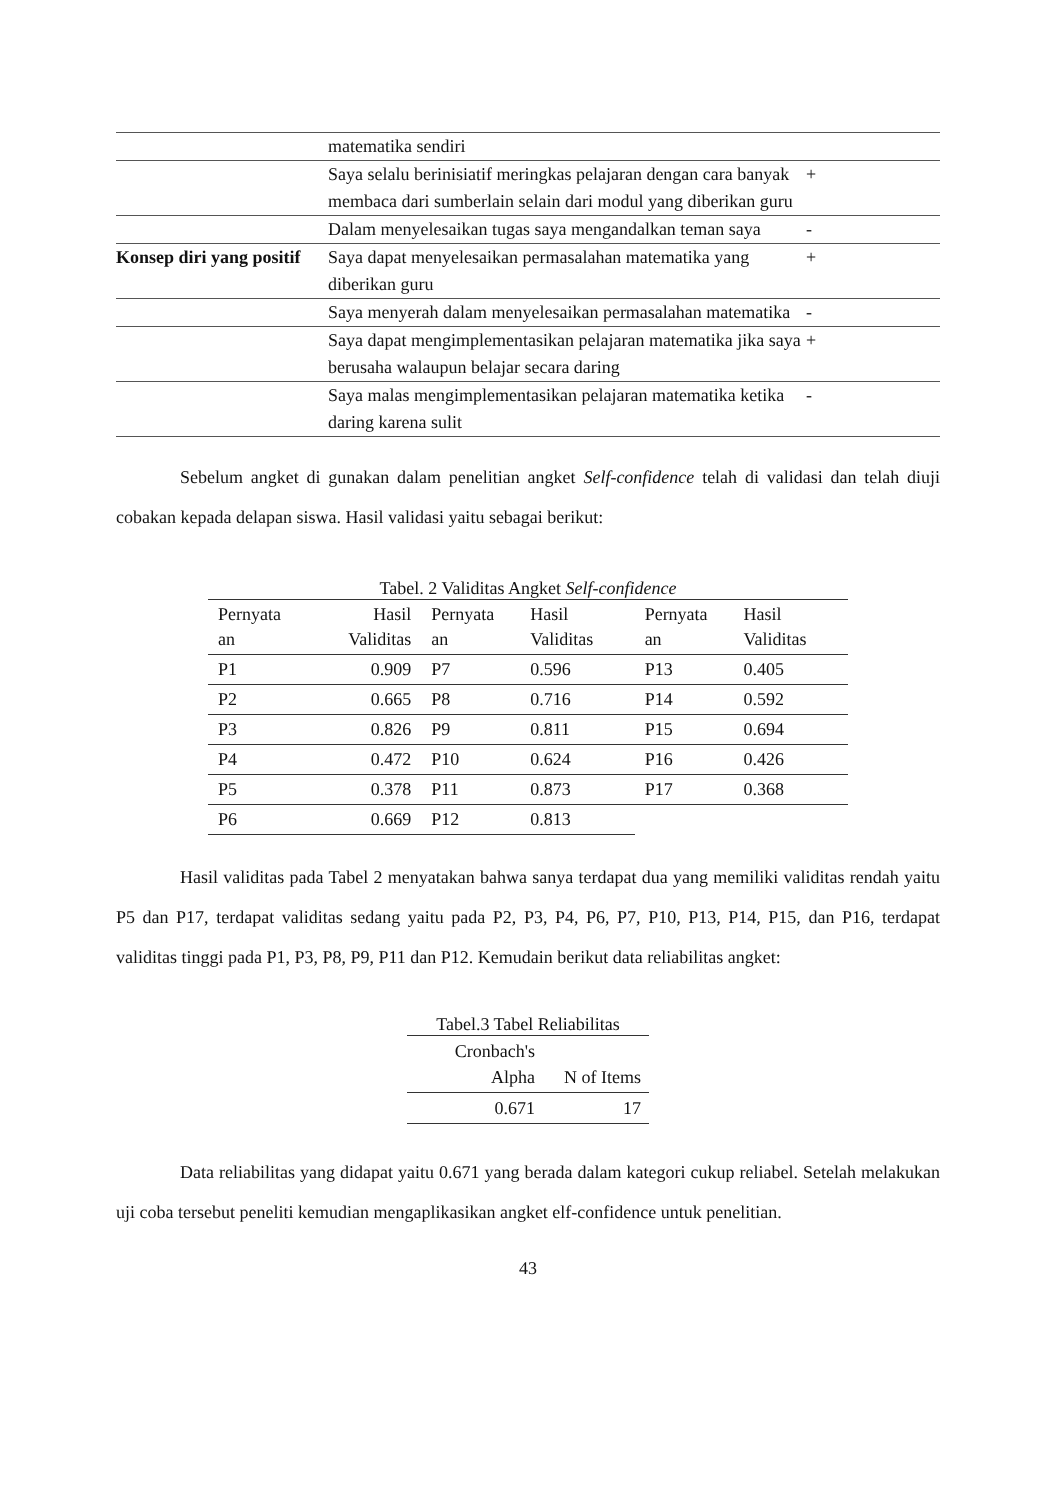| | matematika sendiri | |
| | Saya selalu berinisiatif meringkas pelajaran dengan cara banyak membaca dari sumberlain selain dari modul yang diberikan guru | + |
| | Dalam menyelesaikan tugas saya mengandalkan teman saya | - |
| Konsep diri yang positif | Saya dapat menyelesaikan permasalahan matematika yang diberikan guru | + |
| | Saya menyerah dalam menyelesaikan permasalahan matematika | - |
| | Saya dapat mengimplementasikan pelajaran matematika jika saya berusaha walaupun belajar secara daring | + |
| | Saya malas mengimplementasikan pelajaran matematika ketika daring karena sulit | - |
Sebelum angket di gunakan dalam penelitian angket Self-confidence telah di validasi dan telah diuji cobakan kepada delapan siswa. Hasil validasi yaitu sebagai berikut:
Tabel. 2 Validitas Angket Self-confidence
| Pernyata an | Hasil Validitas | Pernyata an | Hasil Validitas | Pernyata an | Hasil Validitas |
| --- | --- | --- | --- | --- | --- |
| P1 | 0.909 | P7 | 0.596 | P13 | 0.405 |
| P2 | 0.665 | P8 | 0.716 | P14 | 0.592 |
| P3 | 0.826 | P9 | 0.811 | P15 | 0.694 |
| P4 | 0.472 | P10 | 0.624 | P16 | 0.426 |
| P5 | 0.378 | P11 | 0.873 | P17 | 0.368 |
| P6 | 0.669 | P12 | 0.813 | | |
Hasil validitas pada Tabel 2 menyatakan bahwa sanya terdapat dua yang memiliki validitas rendah yaitu P5 dan P17, terdapat validitas sedang yaitu pada P2, P3, P4, P6, P7, P10, P13, P14, P15, dan P16, terdapat validitas tinggi pada P1, P3, P8, P9, P11 dan P12. Kemudain berikut data reliabilitas angket:
Tabel.3 Tabel Reliabilitas
| Cronbach's Alpha | N of Items |
| 0.671 | 17 |
Data reliabilitas yang didapat yaitu 0.671 yang berada dalam kategori cukup reliabel. Setelah melakukan uji coba tersebut peneliti kemudian mengaplikasikan angket elf-confidence untuk penelitian.
43